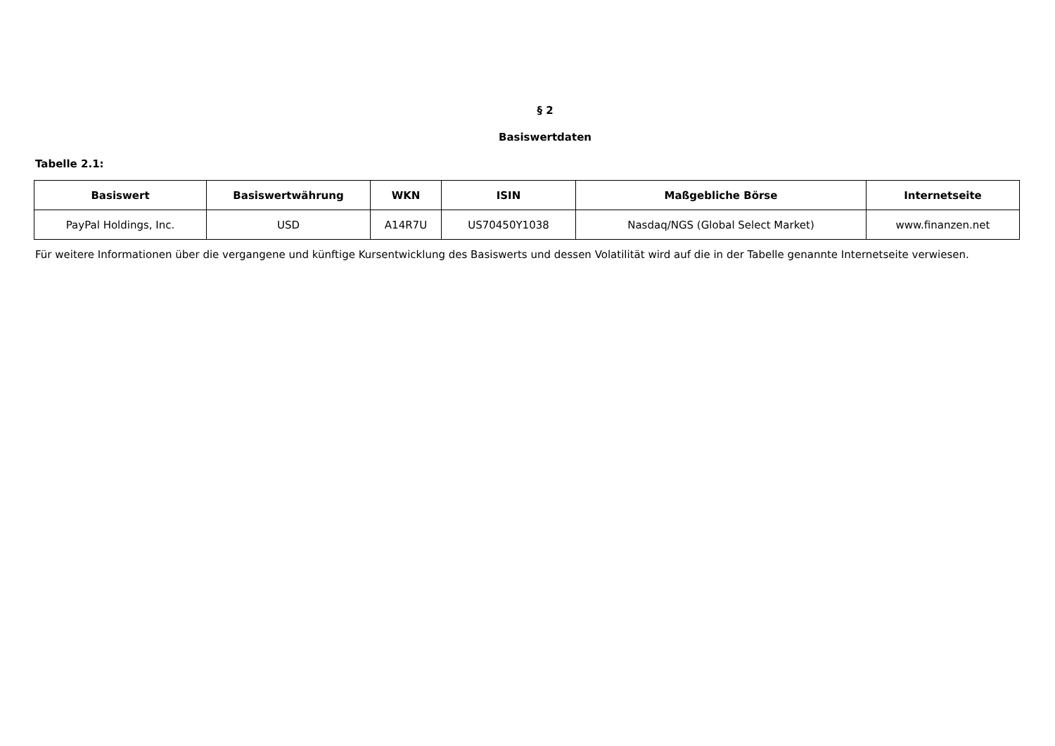§ 2
Basiswertdaten
Tabelle 2.1:
| Basiswert | Basiswertwährung | WKN | ISIN | Maßgebliche Börse | Internetseite |
| --- | --- | --- | --- | --- | --- |
| PayPal Holdings, Inc. | USD | A14R7U | US70450Y1038 | Nasdaq/NGS (Global Select Market) | www.finanzen.net |
Für weitere Informationen über die vergangene und künftige Kursentwicklung des Basiswerts und dessen Volatilität wird auf die in der Tabelle genannte Internetseite verwiesen.